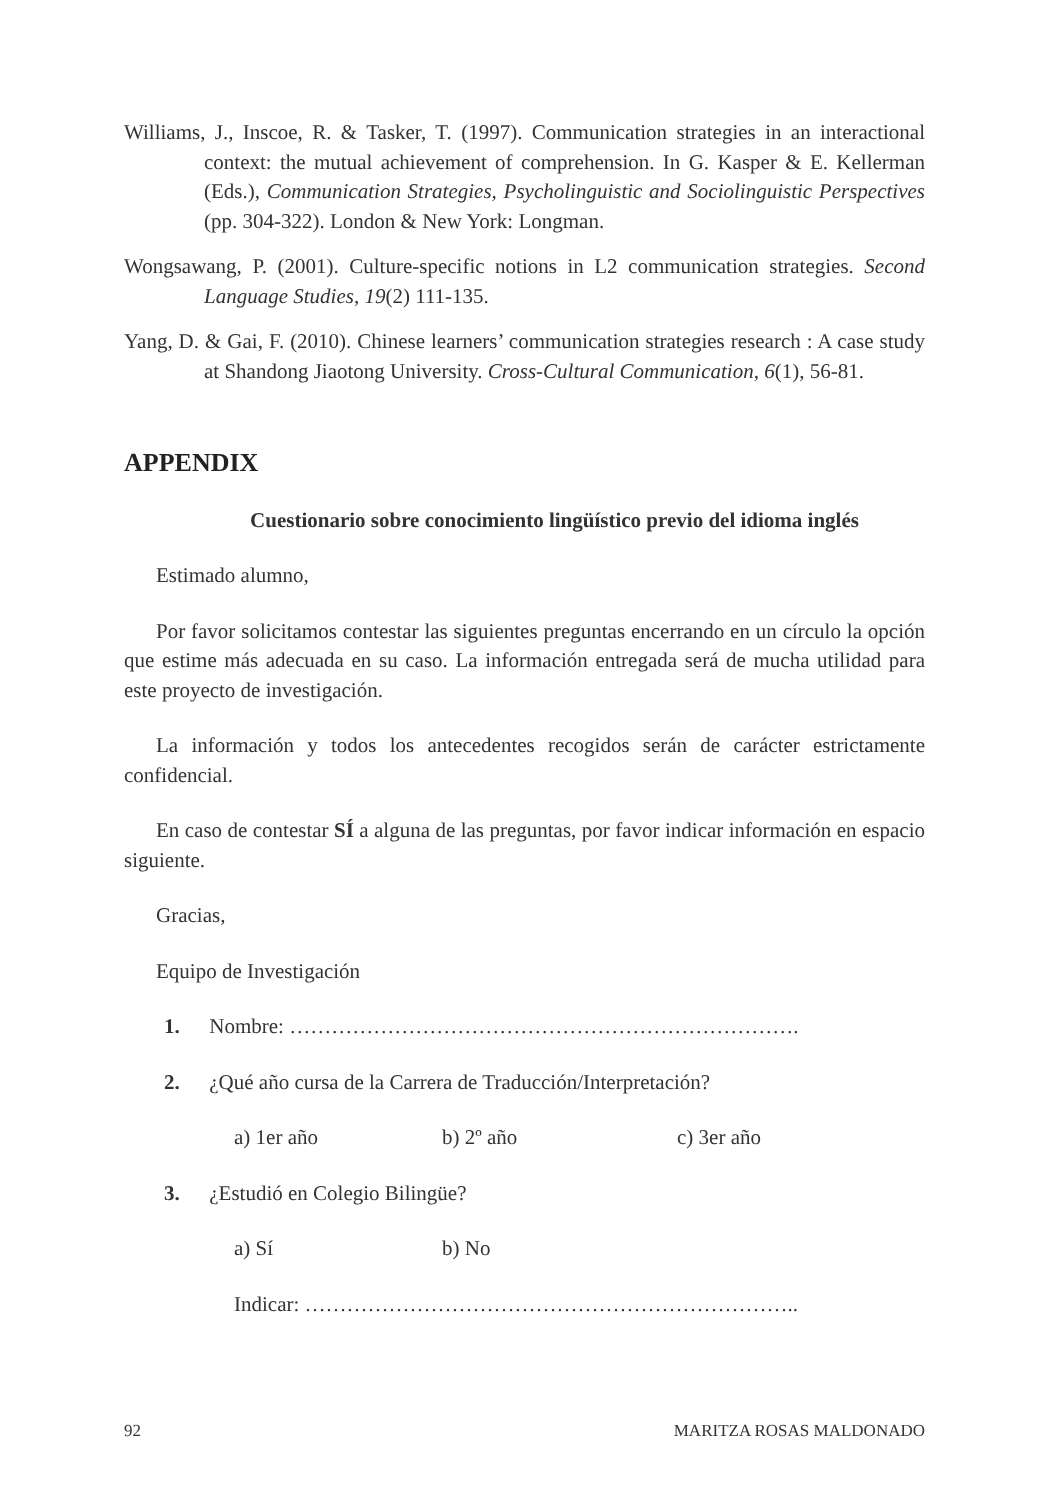Williams, J., Inscoe, R. & Tasker, T. (1997). Communication strategies in an interactional context: the mutual achievement of comprehension. In G. Kasper & E. Kellerman (Eds.), Communication Strategies, Psycholinguistic and Sociolinguistic Perspectives (pp. 304-322). London & New York: Longman.
Wongsawang, P. (2001). Culture-specific notions in L2 communication strategies. Second Language Studies, 19(2) 111-135.
Yang, D. & Gai, F. (2010). Chinese learners’ communication strategies research : A case study at Shandong Jiaotong University. Cross-Cultural Communication, 6(1), 56-81.
APPENDIX
Cuestionario sobre conocimiento lingüístico previo del idioma inglés
Estimado alumno,
Por favor solicitamos contestar las siguientes preguntas encerrando en un círculo la opción que estime más adecuada en su caso. La información entregada será de mucha utilidad para este proyecto de investigación.
La información y todos los antecedentes recogidos serán de carácter estrictamente confidencial.
En caso de contestar SÍ a alguna de las preguntas, por favor indicar información en espacio siguiente.
Gracias,
Equipo de Investigación
1. Nombre: ……………………………………………………………….
2. ¿Qué año cursa de la Carrera de Traducción/Interpretación?
a) 1er año b) 2º año c) 3er año
3. ¿Estudió en Colegio Bilingüe?
a) Sí b) No
Indicar: ……………………………………………………………..
92 MARITZA ROSAS MALDONADO